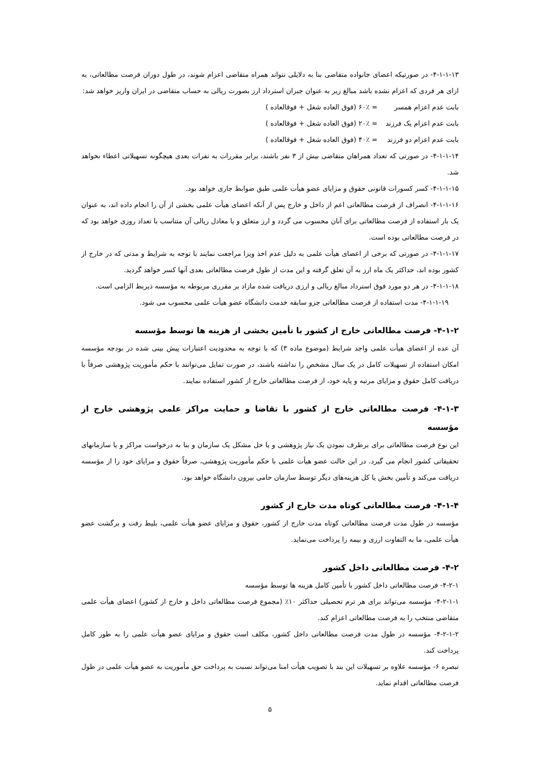۴-۱-۱-۱۳- در صورتیکه اعضای خانواده متقاضی بنا به دلایلی نتواند همراه متقاضی اعزام شوند، در طول دوران فرصت مطالعاتی، به ازای هر فردی که اعزام نشده باشد مبالغ زیر به عنوان جبران استرداد ارز بصورت ریالی به حساب متقاضی در ایران واریز خواهد شد:
بابت عدم اعزام همسر = ۶۰٪ (فوق العاده شغل + فوقالعاده )
بابت عدم اعزام یک فرزند = ۲۰٪ (فوق العاده شغل + فوقالعاده )
بابت عدم اعزام دو فرزند = ۴۰٪ (فوق العاده شغل + فوقالعاده )
۴-۱-۱-۱۴- در صورتی که تعداد همراهان متقاضی بیش از ۳ نفر باشند، برابر مقررات به نفرات بعدی هیچگونه تسهیلاتی اعطاء نخواهد شد.
۴-۱-۱-۱۵- کسر کسورات قانونی حقوق و مزایای عضو هیأت علمی طبق ضوابط جاری خواهد بود.
۴-۱-۱-۱۶- انصراف از فرصت مطالعاتی اعم از داخل و خارج پس از آنکه اعضای هیأت علمی بخشی از آن را انجام داده اند، به عنوان یک بار استفاده از فرصت مطالعاتی برای آنان محسوب می گردد و ارز متعلق و یا معادل ریالی آن متناسب با تعداد روزی خواهد بود که در فرصت مطالعاتی بوده است.
۴-۱-۱-۱۷- در صورتی که برخی از اعضای هیأت علمی به دلیل عدم اخذ ویزا مراجعت نمایند با توجه به شرایط و مدتی که در خارج از کشور بوده اند، حداکثر یک ماه ارز به آن تعلق گرفته و این مدت از طول فرصت مطالعاتی بعدی آنها کسر خواهد گردید.
۴-۱-۱-۱۸- در هر دو مورد فوق استرداد مبالغ ریالی و ارزی دریافت شده مازاد بر مقرری مربوطه به مؤسسه ذیربط الزامی است.
۴-۱-۱-۱۹- مدت استفاده از فرصت مطالعاتی جزو سابقه خدمت دانشگاه عضو هیأت علمی محسوب می شود.
۴-۱-۲- فرصت مطالعاتی خارج از کشور با تأمین بخشی از هزینه ها توسط مؤسسه
آن عده از اعضای هیأت علمی واجد شرایط (موضوع ماده ۳) که با توجه به محدودیت اعتبارات پیش بینی شده در بودجه مؤسسه امکان استفاده از تسهیلات کامل در یک سال مشخص را نداشته باشند، در صورت تمایل می‌توانند با حکم مأموریت پژوهشی صرفاً با دریافت کامل حقوق و مزایای مرتبه و پایه خود، از فرصت مطالعاتی خارج از کشور استفاده نمایند.
۴-۱-۳- فرصت مطالعاتی خارج از کشور با تقاضا و حمایت مراکز علمی پژوهشی خارج از مؤسسه
این نوع فرصت مطالعاتی برای برطرف نمودن یک نیاز پژوهشی و یا حل مشکل یک سازمان و بنا به درخواست مراکز و یا سازمانهای تحقیقاتی کشور انجام می گیرد. در این حالت عضو هیأت علمی با حکم مأموریت پژوهشی، صرفاً حقوق و مزایای خود را از مؤسسه دریافت می‌کند و تأمین بخش یا کل هزینه‌های دیگر توسط سازمان حامی بیرون دانشگاه خواهد بود.
۴-۱-۴- فرصت مطالعاتی کوتاه مدت خارج از کشور
مؤسسه در طول مدت فرصت مطالعاتی کوتاه مدت خارج از کشور، حقوق و مزایای عضو هیأت علمی، بلیط رفت و برگشت عضو هیأت علمی، ما به التفاوت ارزی و بیمه را پرداخت می‌نماید.
۴-۲- فرصت مطالعاتی داخل کشور
۴-۲-۱- فرصت مطالعاتی داخل کشور با تأمین کامل هزینه ها توسط مؤسسه
۴-۲-۱-۱- مؤسسه می‌تواند برای هر ترم تحصیلی حداکثر ۱۰٪ (مجموع فرصت مطالعاتی داخل و خارج از کشور) اعضای هیأت علمی متقاضی منتخب را به فرصت مطالعاتی اعزام کند.
۴-۲-۱-۲- مؤسسه در طول مدت فرصت مطالعاتی داخل کشور، مکلف است حقوق و مزایای عضو هیأت علمی را به طور کامل پرداخت کند.
تبصره ۶- مؤسسه علاوه بر تسهیلات این بند با تصویب هیأت امنا می‌تواند نسبت به پرداخت حق مأموریت به عضو هیأت علمی در طول فرصت مطالعاتی اقدام نماید.
۵